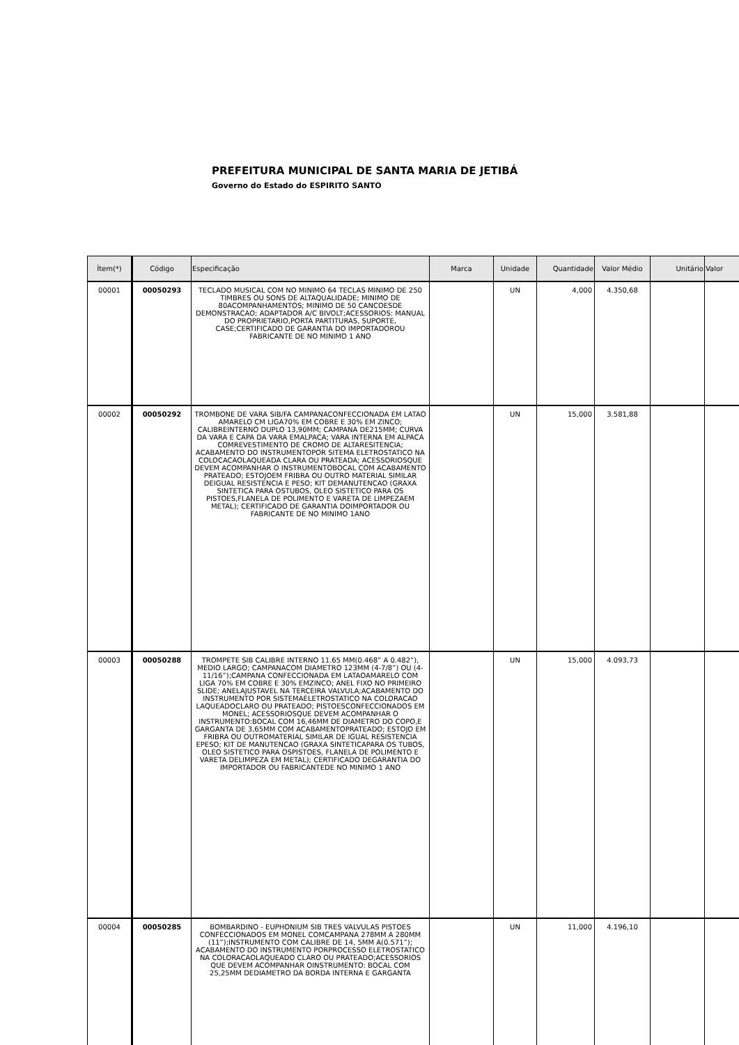PREFEITURA MUNICIPAL DE SANTA MARIA DE JETIBÁ
Governo do Estado do ESPIRITO SANTO
| Ítem(*) | Código | Especificação | Marca | Unidade | Quantidade | Valor Médio | Unitário | Valor |
| --- | --- | --- | --- | --- | --- | --- | --- | --- |
| 00001 | 00050293 | TECLADO MUSICAL COM NO MINIMO 64 TECLAS MINIMO DE 250 TIMBRES OU SONS DE ALTAQUALIDADE; MINIMO DE 80ACOMPANHAMENTOS; MINIMO DE 50 CANCOESDE DEMONSTRACAO; ADAPTADOR A/C BIVOLT;ACESSORIOS: MANUAL DO PROPRIETARIO,PORTA PARTITURAS, SUPORTE, CASE;CERTIFICADO DE GARANTIA DO IMPORTADOROU FABRICANTE DE NO MINIMO 1 ANO | | UN | 4,000 | 4.350,68 | | |
| 00002 | 00050292 | TROMBONE DE VARA SIB/FA CAMPANACONFECCIONADA EM LATAO AMARELO CM LIGA70% EM COBRE E 30% EM ZINCO; CALIBREINTERNO DUPLO 13,90MM; CAMPANA DE215MM; CURVA DA VARA E CAPA DA VARA EMALPACA; VARA INTERNA EM ALPACA COMREVESTIMENTO DE CROMO DE ALTARESITENCIA; ACABAMENTO DO INSTRUMENTOPOR SITEMA ELETROSTATICO NA COLOCACAOLAQUEADA CLARA OU PRATEADA; ACESSORIOSQUE DEVEM ACOMPANHAR O INSTRUMENTOBOCAL COM ACABAMENTO PRATEADO; ESTOJOEM FRIBRA OU OUTRO MATERIAL SIMILAR DEIGUAL RESISTENCIA E PESO; KIT DEMANUTENCAO (GRAXA SINTETICA PARA OSTUBOS, OLEO SISTETICO PARA OS PISTOES,FLANELA DE POLIMENTO E VARETA DE LIMPEZAEM METAL); CERTIFICADO DE GARANTIA DOIMPORTADOR OU FABRICANTE DE NO MINIMO 1ANO | | UN | 15,000 | 3.581,88 | | |
| 00003 | 00050288 | TROMPETE SIB CALIBRE INTERNO 11.65 MM(0.468” A 0.482”), MEDIO LARGO; CAMPANACOM DIAMETRO 123MM (4-7/8”) OU (4-11/16”);CAMPANA CONFECCIONADA EM LATAOAMARELO COM LIGA 70% EM COBRE E 30% EMZINCO; ANEL FIXO NO PRIMEIRO SLIDE; ANELAJUSTAVEL NA TERCEIRA VALVULA;ACABAMENTO DO INSTRUMENTO POR SISTEMAELETROSTATICO NA COLORACAO LAQUEADOCLARO OU PRATEADO; PISTOESCONFECCIONADOS EM MONEL; ACESSORIOSQUE DEVEM ACOMPANHAR O INSTRUMENTO:BOCAL COM 16,46MM DE DIAMETRO DO COPO,E GARGANTA DE 3,65MM COM ACABAMENTOPRATEADO; ESTOJO EM FRIBRA OU OUTROMATERIAL SIMILAR DE IGUAL RESISTENCIA EPESO; KIT DE MANUTENCAO (GRAXA SINTETICAPARA OS TUBOS, OLEO SISTETICO PARA OSPISTOES, FLANELA DE POLIMENTO E VARETA DELIMPEZA EM METAL); CERTIFICADO DEGARANTIA DO IMPORTADOR OU FABRICANTEDE NO MINIMO 1 ANO | | UN | 15,000 | 4.093,73 | | |
| 00004 | 00050285 | BOMBARDINO - EUPHONIUM SIB TRES VALVULAS PISTOES CONFECCIONADOS EM MONEL COMCAMPANA 278MM A 280MM (11”);INSTRUMENTO COM CALIBRE DE 14, 5MM A(0.571”); ACABAMENTO DO INSTRUMENTO PORPROCESSO ELETROSTATICO NA COLORACAOLAQUEADO CLARO OU PRATEADO;ACESSORIOS QUE DEVEM ACOMPANHAR OINSTRUMENTO: BOCAL COM 25,25MM DEDIAMETRO DA BORDA INTERNA E GARGANTA | | UN | 11,000 | 4.196,10 | | |